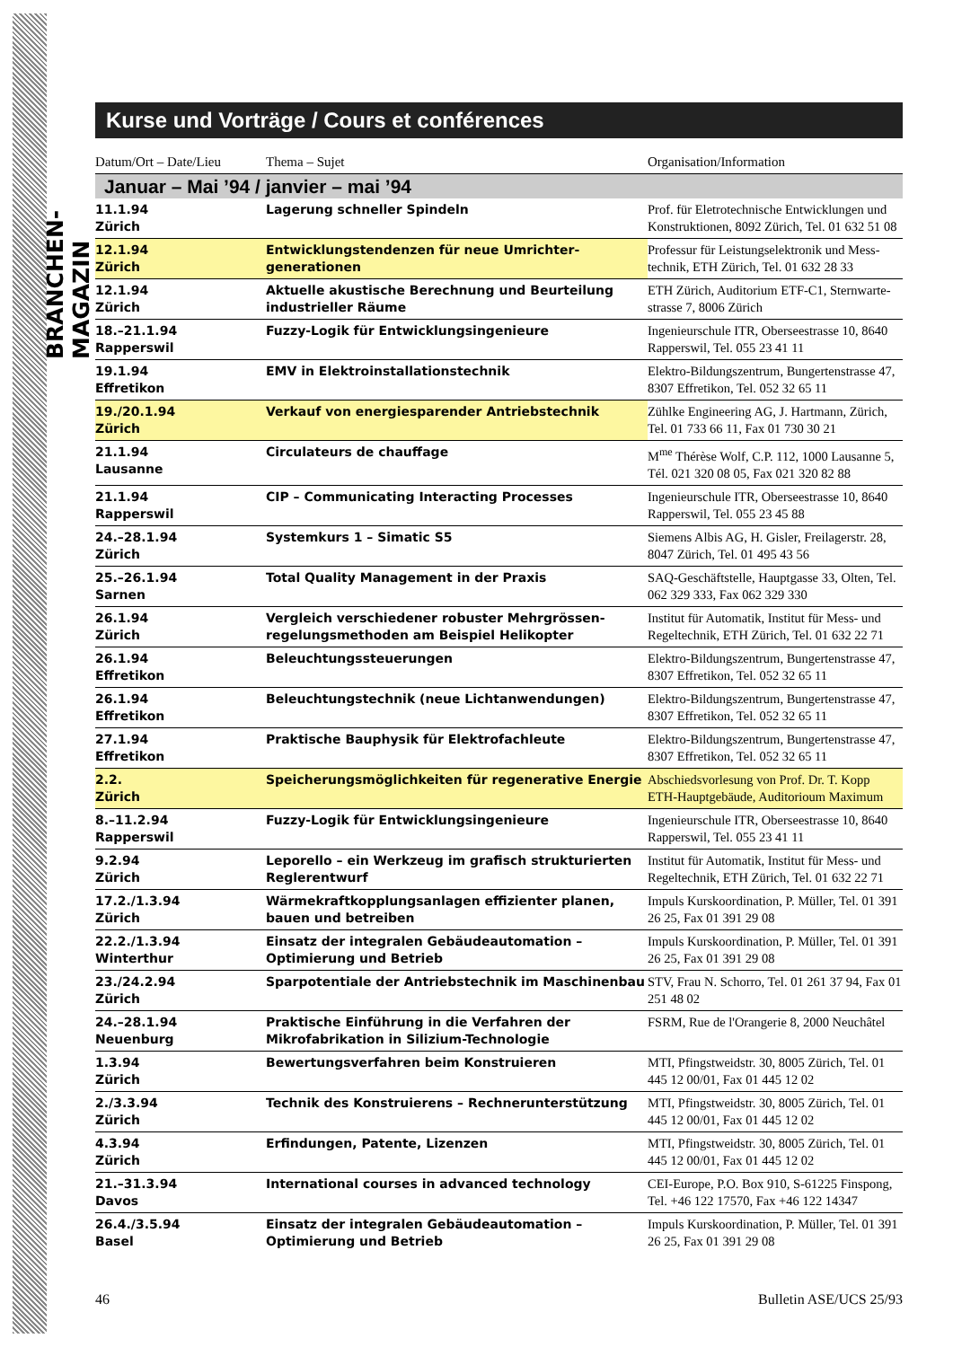BRANCHEN-MAGAZIN
Kurse und Vorträge / Cours et conférences
| Datum/Ort – Date/Lieu | Thema – Sujet | Organisation/Information |
| --- | --- | --- |
| Januar – Mai ’94 / janvier – mai ’94 | | |
| 11.1.94 Zürich | Lagerung schneller Spindeln | Prof. für Eletrotechnische Entwicklungen und Konstruktionen, 8092 Zürich, Tel. 01 632 51 08 |
| 12.1.94 Zürich | Entwicklungstendenzen für neue Umrichter-generationen | Professur für Leistungselektronik und Mess-technik, ETH Zürich, Tel. 01 632 28 33 |
| 12.1.94 Zürich | Aktuelle akustische Berechnung und Beurteilung industrieller Räume | ETH Zürich, Auditorium ETF-C1, Sternwarte-strasse 7, 8006 Zürich |
| 18.–21.1.94 Rapperswil | Fuzzy-Logik für Entwicklungsingenieure | Ingenieurschule ITR, Oberseestrasse 10, 8640 Rapperswil, Tel. 055 23 41 11 |
| 19.1.94 Effretikon | EMV in Elektroinstallationstechnik | Elektro-Bildungszentrum, Bungertenstrasse 47, 8307 Effretikon, Tel. 052 32 65 11 |
| 19./20.1.94 Zürich | Verkauf von energiesparender Antriebstechnik | Zühlke Engineering AG, J. Hartmann, Zürich, Tel. 01 733 66 11, Fax 01 730 30 21 |
| 21.1.94 Lausanne | Circulateurs de chauffage | M<sup>me</sup> Thérèse Wolf, C.P. 112, 1000 Lausanne 5, Tél. 021 320 08 05, Fax 021 320 82 88 |
| 21.1.94 Rapperswil | CIP – Communicating Interacting Processes | Ingenieurschule ITR, Oberseestrasse 10, 8640 Rapperswil, Tel. 055 23 45 88 |
| 24.–28.1.94 Zürich | Systemkurs 1 – Simatic S5 | Siemens Albis AG, H. Gisler, Freilagerstr. 28, 8047 Zürich, Tel. 01 495 43 56 |
| 25.–26.1.94 Sarnen | Total Quality Management in der Praxis | SAQ-Geschäftstelle, Hauptgasse 33, Olten, Tel. 062 329 333, Fax 062 329 330 |
| 26.1.94 Zürich | Vergleich verschiedener robuster Mehrgrössen-regelungsmethoden am Beispiel Helikopter | Institut für Automatik, Institut für Mess- und Regeltechnik, ETH Zürich, Tel. 01 632 22 71 |
| 26.1.94 Effretikon | Beleuchtungssteuerungen | Elektro-Bildungszentrum, Bungertenstrasse 47, 8307 Effretikon, Tel. 052 32 65 11 |
| 26.1.94 Effretikon | Beleuchtungstechnik (neue Lichtanwendungen) | Elektro-Bildungszentrum, Bungertenstrasse 47, 8307 Effretikon, Tel. 052 32 65 11 |
| 27.1.94 Effretikon | Praktische Bauphysik für Elektrofachleute | Elektro-Bildungszentrum, Bungertenstrasse 47, 8307 Effretikon, Tel. 052 32 65 11 |
| 2.2. Zürich | Speicherungsmöglichkeiten für regenerative Energie | Abschiedsvorlesung von Prof. Dr. T. Kopp ETH-Hauptgebäude, Auditorioum Maximum |
| 8.–11.2.94 Rapperswil | Fuzzy-Logik für Entwicklungsingenieure | Ingenieurschule ITR, Oberseestrasse 10, 8640 Rapperswil, Tel. 055 23 41 11 |
| 9.2.94 Zürich | Leporello – ein Werkzeug im grafisch strukturierten Reglerentwurf | Institut für Automatik, Institut für Mess- und Regeltechnik, ETH Zürich, Tel. 01 632 22 71 |
| 17.2./1.3.94 Zürich | Wärmekraftkopplungsanlagen effizienter planen, bauen und betreiben | Impuls Kurskoordination, P. Müller, Tel. 01 391 26 25, Fax 01 391 29 08 |
| 22.2./1.3.94 Winterthur | Einsatz der integralen Gebäudeautomation – Optimierung und Betrieb | Impuls Kurskoordination, P. Müller, Tel. 01 391 26 25, Fax 01 391 29 08 |
| 23./24.2.94 Zürich | Sparpotentiale der Antriebstechnik im Maschinenbau | STV, Frau N. Schorro, Tel. 01 261 37 94, Fax 01 251 48 02 |
| 24.–28.1.94 Neuenburg | Praktische Einführung in die Verfahren der Mikrofabrikation in Silizium-Technologie | FSRM, Rue de l'Orangerie 8, 2000 Neuchâtel |
| 1.3.94 Zürich | Bewertungsverfahren beim Konstruieren | MTI, Pfingstweidstr. 30, 8005 Zürich, Tel. 01 445 12 00/01, Fax 01 445 12 02 |
| 2./3.3.94 Zürich | Technik des Konstruierens – Rechnerunterstützung | MTI, Pfingstweidstr. 30, 8005 Zürich, Tel. 01 445 12 00/01, Fax 01 445 12 02 |
| 4.3.94 Zürich | Erfindungen, Patente, Lizenzen | MTI, Pfingstweidstr. 30, 8005 Zürich, Tel. 01 445 12 00/01, Fax 01 445 12 02 |
| 21.–31.3.94 Davos | International courses in advanced technology | CEI-Europe, P.O. Box 910, S-61225 Finspong, Tel. +46 122 17570, Fax +46 122 14347 |
| 26.4./3.5.94 Basel | Einsatz der integralen Gebäudeautomation – Optimierung und Betrieb | Impuls Kurskoordination, P. Müller, Tel. 01 391 26 25, Fax 01 391 29 08 |
46 Bulletin ASE/UCS 25/93